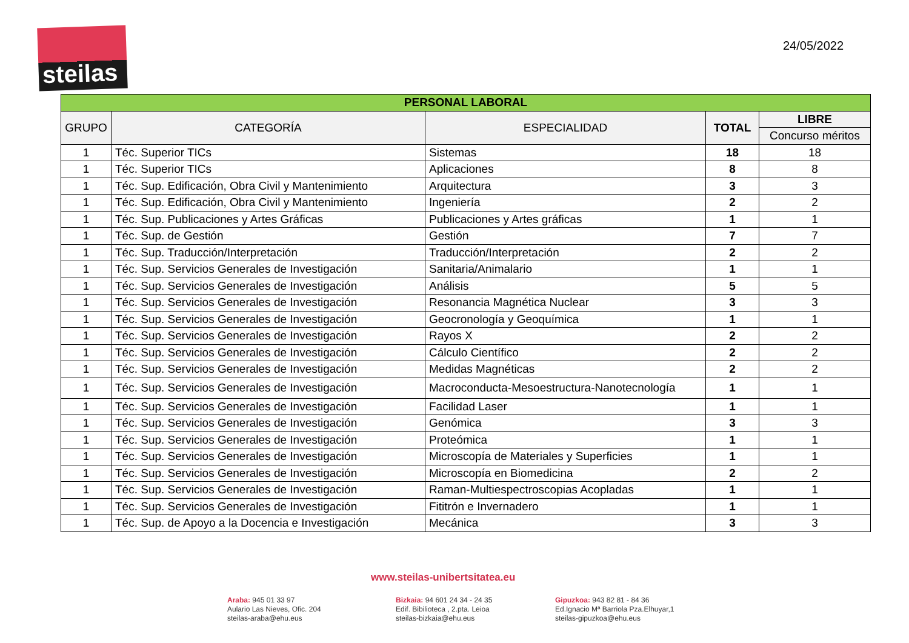steilas
24/05/2022
| PERSONAL LABORAL | | | | |
| --- | --- | --- | --- | --- |
| GRUPO | CATEGORÍA | ESPECIALIDAD | TOTAL | LIBRE |
| | | | | Concurso méritos |
| 1 | Téc. Superior TICs | Sistemas | 18 | 18 |
| 1 | Téc. Superior TICs | Aplicaciones | 8 | 8 |
| 1 | Téc. Sup. Edificación, Obra Civil y Mantenimiento | Arquitectura | 3 | 3 |
| 1 | Téc. Sup. Edificación, Obra Civil y Mantenimiento | Ingeniería | 2 | 2 |
| 1 | Téc. Sup. Publicaciones y Artes Gráficas | Publicaciones y Artes gráficas | 1 | 1 |
| 1 | Téc. Sup. de Gestión | Gestión | 7 | 7 |
| 1 | Téc. Sup. Traducción/Interpretación | Traducción/Interpretación | 2 | 2 |
| 1 | Téc. Sup. Servicios Generales de Investigación | Sanitaria/Animalario | 1 | 1 |
| 1 | Téc. Sup. Servicios Generales de Investigación | Análisis | 5 | 5 |
| 1 | Téc. Sup. Servicios Generales de Investigación | Resonancia Magnética Nuclear | 3 | 3 |
| 1 | Téc. Sup. Servicios Generales de Investigación | Geocronología y Geoquímica | 1 | 1 |
| 1 | Téc. Sup. Servicios Generales de Investigación | Rayos X | 2 | 2 |
| 1 | Téc. Sup. Servicios Generales de Investigación | Cálculo Científico | 2 | 2 |
| 1 | Téc. Sup. Servicios Generales de Investigación | Medidas Magnéticas | 2 | 2 |
| 1 | Téc. Sup. Servicios Generales de Investigación | Macroconducta-Mesoestructura-Nanotecnología | 1 | 1 |
| 1 | Téc. Sup. Servicios Generales de Investigación | Facilidad Laser | 1 | 1 |
| 1 | Téc. Sup. Servicios Generales de Investigación | Genómica | 3 | 3 |
| 1 | Téc. Sup. Servicios Generales de Investigación | Proteómica | 1 | 1 |
| 1 | Téc. Sup. Servicios Generales de Investigación | Microscopía de Materiales y Superficies | 1 | 1 |
| 1 | Téc. Sup. Servicios Generales de Investigación | Microscopía en Biomedicina | 2 | 2 |
| 1 | Téc. Sup. Servicios Generales de Investigación | Raman-Multiespectroscopias Acopladas | 1 | 1 |
| 1 | Téc. Sup. Servicios Generales de Investigación | Fititrón e Invernadero | 1 | 1 |
| 1 | Téc. Sup. de Apoyo a la Docencia e Investigación | Mecánica | 3 | 3 |
www.steilas-unibertsitatea.eu
Araba: 945 01 33 97
Aulario Las Nieves, Ofic. 204
steilas-araba@ehu.eus
Bizkaia: 94 601 24 34 - 24 35
Edif. Bibilioteca , 2.pta. Leioa
steilas-bizkaia@ehu.eus
Gipuzkoa: 943 82 81 - 84 36
Ed.Ignacio Mª Barriola Pza.Elhuyar,1
steilas-gipuzkoa@ehu.eus